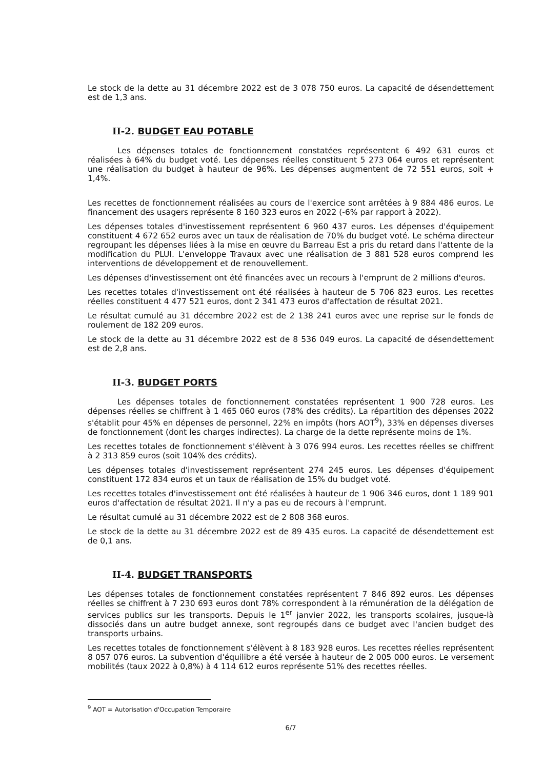Le stock de la dette au 31 décembre 2022 est de 3 078 750 euros. La capacité de désendettement est de 1,3 ans.
II-2. BUDGET EAU POTABLE
Les dépenses totales de fonctionnement constatées représentent 6 492 631 euros et réalisées à 64% du budget voté. Les dépenses réelles constituent 5 273 064 euros et représentent une réalisation du budget à hauteur de 96%. Les dépenses augmentent de 72 551 euros, soit + 1,4%.
Les recettes de fonctionnement réalisées au cours de l'exercice sont arrêtées à 9 884 486 euros. Le financement des usagers représente 8 160 323 euros en 2022 (-6% par rapport à 2022).
Les dépenses totales d'investissement représentent 6 960 437 euros. Les dépenses d'équipement constituent 4 672 652 euros avec un taux de réalisation de 70% du budget voté. Le schéma directeur regroupant les dépenses liées à la mise en œuvre du Barreau Est a pris du retard dans l'attente de la modification du PLUI. L'enveloppe Travaux avec une réalisation de 3 881 528 euros comprend les interventions de développement et de renouvellement.
Les dépenses d'investissement ont été financées avec un recours à l'emprunt de 2 millions d'euros.
Les recettes totales d'investissement ont été réalisées à hauteur de 5 706 823 euros. Les recettes réelles constituent 4 477 521 euros, dont 2 341 473 euros d'affectation de résultat 2021.
Le résultat cumulé au 31 décembre 2022 est de 2 138 241 euros avec une reprise sur le fonds de roulement de 182 209 euros.
Le stock de la dette au 31 décembre 2022 est de 8 536 049 euros. La capacité de désendettement est de 2,8 ans.
II-3. BUDGET PORTS
Les dépenses totales de fonctionnement constatées représentent 1 900 728 euros. Les dépenses réelles se chiffrent à 1 465 060 euros (78% des crédits). La répartition des dépenses 2022 s'établit pour 45% en dépenses de personnel, 22% en impôts (hors AOT<sup>9</sup>), 33% en dépenses diverses de fonctionnement (dont les charges indirectes). La charge de la dette représente moins de 1%.
Les recettes totales de fonctionnement s'élèvent à 3 076 994 euros. Les recettes réelles se chiffrent à 2 313 859 euros (soit 104% des crédits).
Les dépenses totales d'investissement représentent 274 245 euros. Les dépenses d'équipement constituent 172 834 euros et un taux de réalisation de 15% du budget voté.
Les recettes totales d'investissement ont été réalisées à hauteur de 1 906 346 euros, dont 1 189 901 euros d'affectation de résultat 2021. Il n'y a pas eu de recours à l'emprunt.
Le résultat cumulé au 31 décembre 2022 est de 2 808 368 euros.
Le stock de la dette au 31 décembre 2022 est de 89 435 euros. La capacité de désendettement est de 0,1 ans.
II-4. BUDGET TRANSPORTS
Les dépenses totales de fonctionnement constatées représentent 7 846 892 euros. Les dépenses réelles se chiffrent à 7 230 693 euros dont 78% correspondent à la rémunération de la délégation de services publics sur les transports. Depuis le 1<sup>er</sup> janvier 2022, les transports scolaires, jusque-là dissociés dans un autre budget annexe, sont regroupés dans ce budget avec l'ancien budget des transports urbains.
Les recettes totales de fonctionnement s'élèvent à 8 183 928 euros. Les recettes réelles représentent 8 057 076 euros. La subvention d'équilibre a été versée à hauteur de 2 005 000 euros. Le versement mobilités (taux 2022 à 0,8%) à 4 114 612 euros représente 51% des recettes réelles.
<sup>9</sup> AOT = Autorisation d'Occupation Temporaire
6/7